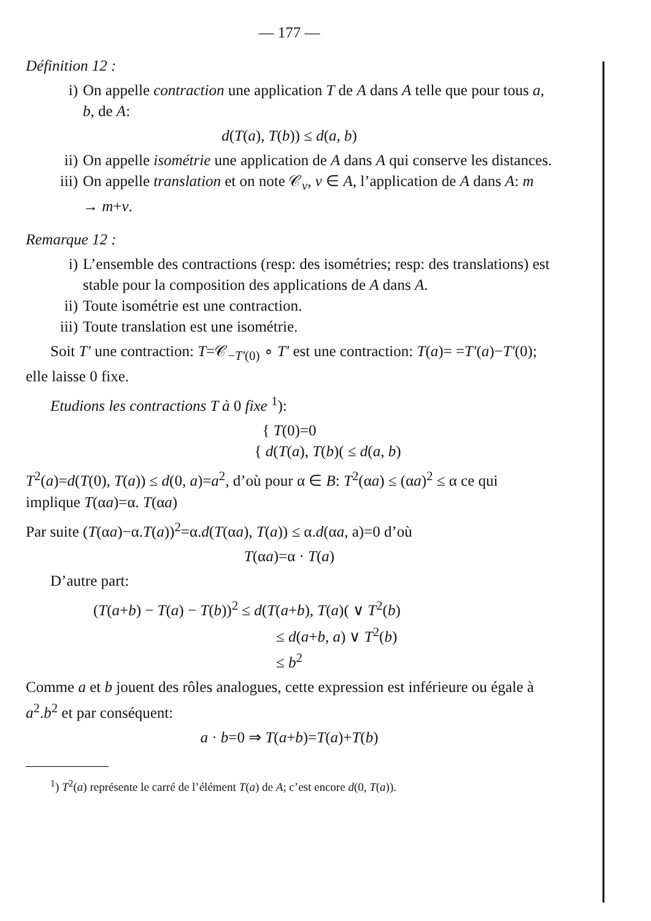— 177 —
Définition 12 :
i) On appelle contraction une application T de A dans A telle que pour tous a, b, de A:
d(T(a), T(b)) ≤ d(a, b)
ii) On appelle isométrie une application de A dans A qui conserve les distances.
iii) On appelle translation et on note 𝒞<sub>v</sub>, v ∈ A, l’application de A dans A: m → m+v.
Remarque 12 :
i) L’ensemble des contractions (resp: des isométries; resp: des translations) est stable pour la composition des applications de A dans A.
ii) Toute isométrie est une contraction.
iii) Toute translation est une isométrie.
Soit T′ une contraction: T=𝒞<sub>−T′(0)</sub> ∘ T′ est une contraction: T(a)= =T′(a)−T′(0); elle laisse 0 fixe.
Etudions les contractions T à 0 fixe <sup>1</sup>):
{ T(0)=0
{ d(T(a), T(b)( ≤ d(a, b)
T<sup>2</sup>(a)=d(T(0), T(a)) ≤ d(0, a)=a<sup>2</sup>, d’où pour α ∈ B: T<sup>2</sup>(αa) ≤ (αa)<sup>2</sup> ≤ α ce qui implique T(αa)=α. T(αa)
Par suite (T(αa)−α.T(a))<sup>2</sup>=α.d(T(αa), T(a)) ≤ α.d(αa, a)=0 d’où
T(αa)=α · T(a)
D’autre part:
(T(a+b) − T(a) − T(b))<sup>2</sup> ≤ d(T(a+b), T(a)( ∨ T<sup>2</sup>(b)
≤ d(a+b, a) ∨ T<sup>2</sup>(b)
≤ b<sup>2</sup>
Comme a et b jouent des rôles analogues, cette expression est inférieure ou égale à a<sup>2</sup>.b<sup>2</sup> et par conséquent:
a · b=0 ⇒ T(a+b)=T(a)+T(b)
<sup>1</sup>) T<sup>2</sup>(a) représente le carré de l’élément T(a) de A; c’est encore d(0, T(a)).